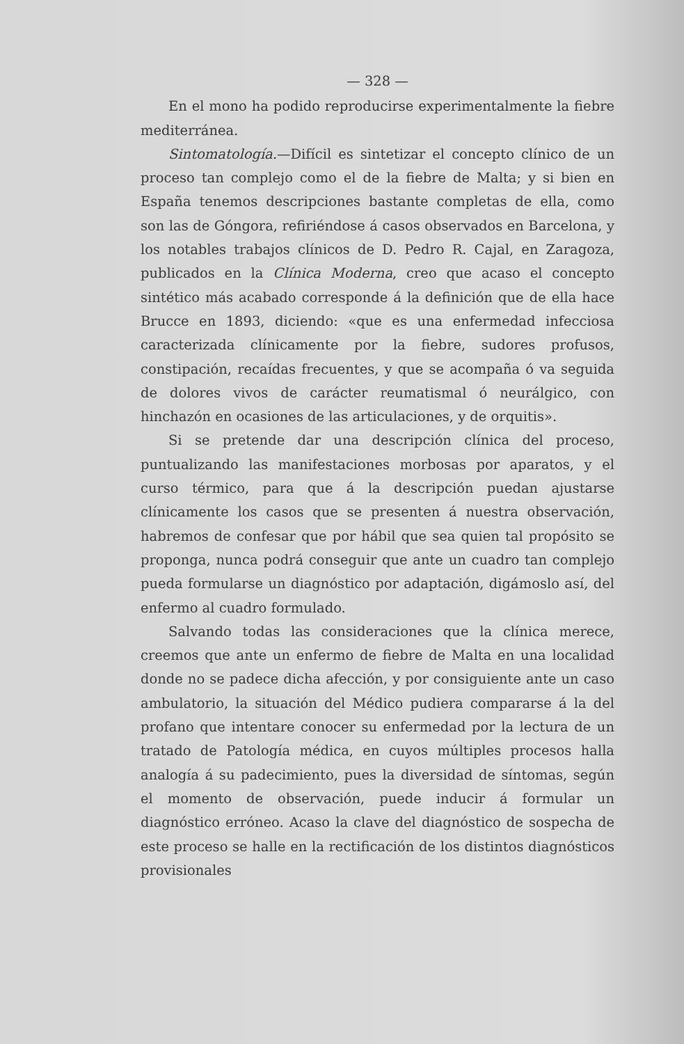— 328 —
En el mono ha podido reproducirse experimentalmente la fiebre mediterránea.
Sintomatología.—Difícil es sintetizar el concepto clínico de un proceso tan complejo como el de la fiebre de Malta; y si bien en España tenemos descripciones bastante completas de ella, como son las de Góngora, refiriéndose á casos observados en Barcelona, y los notables trabajos clínicos de D. Pedro R. Cajal, en Zaragoza, publicados en la Clínica Moderna, creo que acaso el concepto sintético más acabado corresponde á la definición que de ella hace Brucce en 1893, diciendo: «que es una enfermedad infecciosa caracterizada clínicamente por la fiebre, sudores profusos, constipación, recaídas frecuentes, y que se acompaña ó va seguida de dolores vivos de carácter reumatismal ó neurálgico, con hinchazón en ocasiones de las articulaciones, y de orquitis».
Si se pretende dar una descripción clínica del proceso, puntualizando las manifestaciones morbosas por aparatos, y el curso térmico, para que á la descripción puedan ajustarse clínicamente los casos que se presenten á nuestra observación, habremos de confesar que por hábil que sea quien tal propósito se proponga, nunca podrá conseguir que ante un cuadro tan complejo pueda formularse un diagnóstico por adaptación, digámoslo así, del enfermo al cuadro formulado.
Salvando todas las consideraciones que la clínica merece, creemos que ante un enfermo de fiebre de Malta en una localidad donde no se padece dicha afección, y por consiguiente ante un caso ambulatorio, la situación del Médico pudiera compararse á la del profano que intentare conocer su enfermedad por la lectura de un tratado de Patología médica, en cuyos múltiples procesos halla analogía á su padecimiento, pues la diversidad de síntomas, según el momento de observación, puede inducir á formular un diagnóstico erróneo. Acaso la clave del diagnóstico de sospecha de este proceso se halle en la rectificación de los distintos diagnósticos provisionales